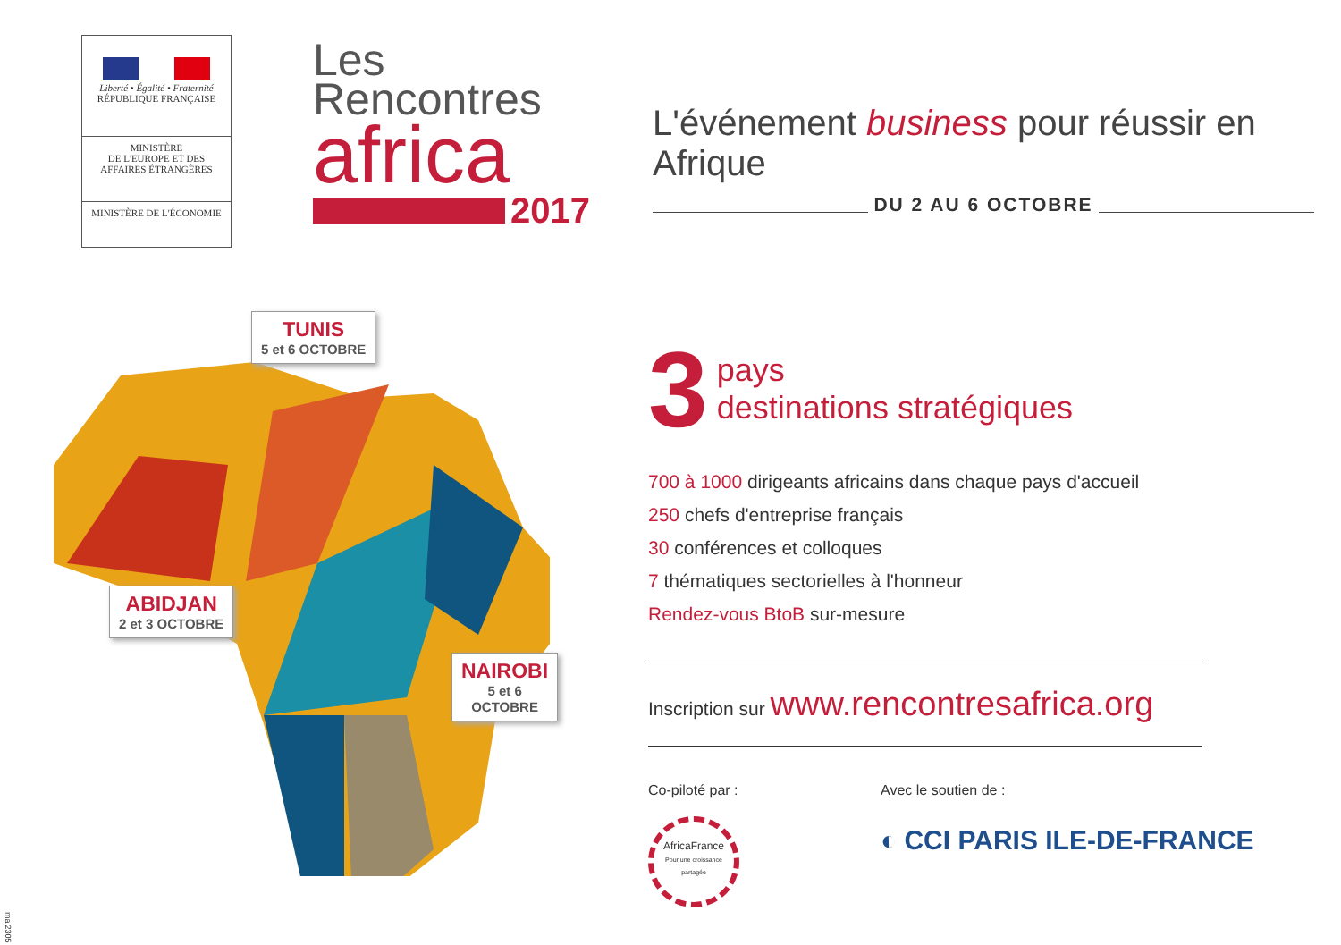Liberté • Égalité • Fraternité
RÉPUBLIQUE FRANÇAISE
MINISTÈRE
DE L'EUROPE ET DES
AFFAIRES ÉTRANGÈRES
MINISTÈRE DE L'ÉCONOMIE
Les
Rencontres
africa
2017
L'événement business pour réussir en Afrique
DU 2 AU 6 OCTOBRE
3
pays
destinations stratégiques
700 à 1000 dirigeants africains dans chaque pays d'accueil
250 chefs d'entreprise français
30 conférences et colloques
7 thématiques sectorielles à l'honneur
Rendez-vous BtoB sur-mesure
Inscription sur www.rencontresafrica.org
Co-piloté par :
AfricaFrance
Pour une croissance partagée
Avec le soutien de :
◐ CCI PARIS ILE-DE-FRANCE
TUNIS
5 et 6 OCTOBRE
ABIDJAN
2 et 3 OCTOBRE
NAIROBI
5 et 6 OCTOBRE
maj2305